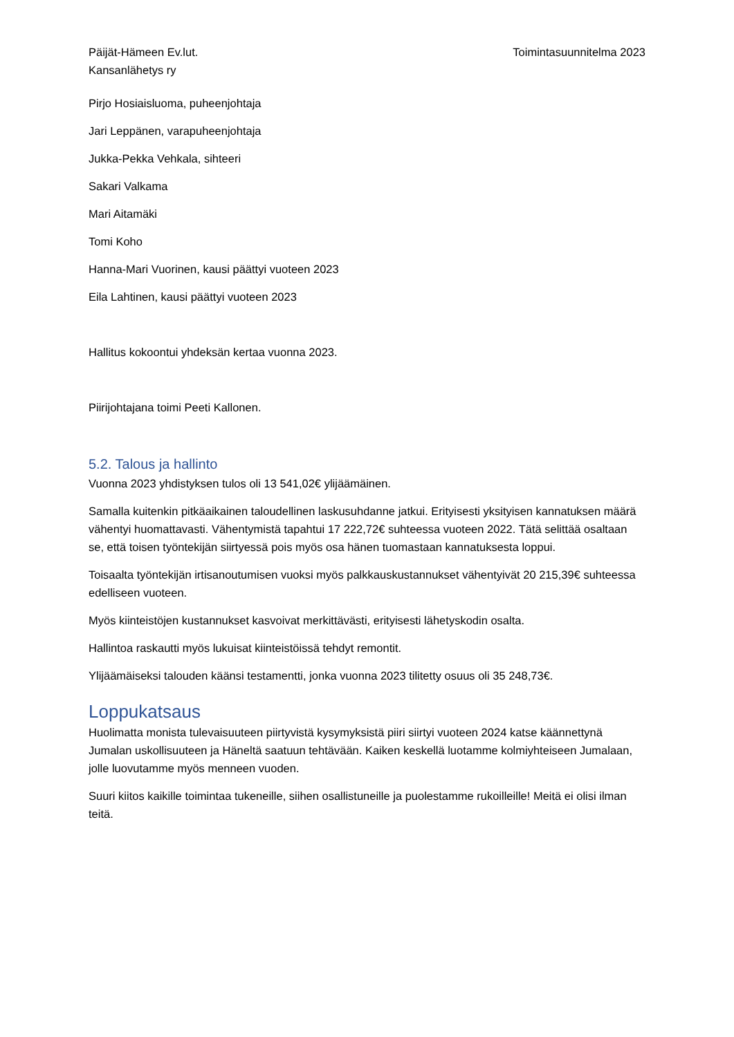Päijät-Hämeen Ev.lut.
Kansanlähetys ry
Toimintasuunnitelma 2023
Pirjo Hosiaisluoma, puheenjohtaja
Jari Leppänen, varapuheenjohtaja
Jukka-Pekka Vehkala, sihteeri
Sakari Valkama
Mari Aitamäki
Tomi Koho
Hanna-Mari Vuorinen, kausi päättyi vuoteen 2023
Eila Lahtinen, kausi päättyi vuoteen 2023
Hallitus kokoontui yhdeksän kertaa vuonna 2023.
Piirijohtajana toimi Peeti Kallonen.
5.2. Talous ja hallinto
Vuonna 2023 yhdistyksen tulos oli 13 541,02€ ylijäämäinen.
Samalla kuitenkin pitkäaikainen taloudellinen laskusuhdanne jatkui. Erityisesti yksityisen kannatuksen määrä vähentyi huomattavasti. Vähentymistä tapahtui 17 222,72€ suhteessa vuoteen 2022. Tätä selittää osaltaan se, että toisen työntekijän siirtyessä pois myös osa hänen tuomastaan kannatuksesta loppui.
Toisaalta työntekijän irtisanoutumisen vuoksi myös palkkauskustannukset vähentyivät 20 215,39€ suhteessa edelliseen vuoteen.
Myös kiinteistöjen kustannukset kasvoivat merkittävästi, erityisesti lähetyskodin osalta.
Hallintoa raskautti myös lukuisat kiinteistöissä tehdyt remontit.
Ylijäämäiseksi talouden käänsi testamentti, jonka vuonna 2023 tilitetty osuus oli 35 248,73€.
Loppukatsaus
Huolimatta monista tulevaisuuteen piirtyvistä kysymyksistä piiri siirtyi vuoteen 2024 katse käännettynä Jumalan uskollisuuteen ja Häneltä saatuun tehtävään. Kaiken keskellä luotamme kolmiyhteiseen Jumalaan, jolle luovutamme myös menneen vuoden.
Suuri kiitos kaikille toimintaa tukeneille, siihen osallistuneille ja puolestamme rukoilleille! Meitä ei olisi ilman teitä.